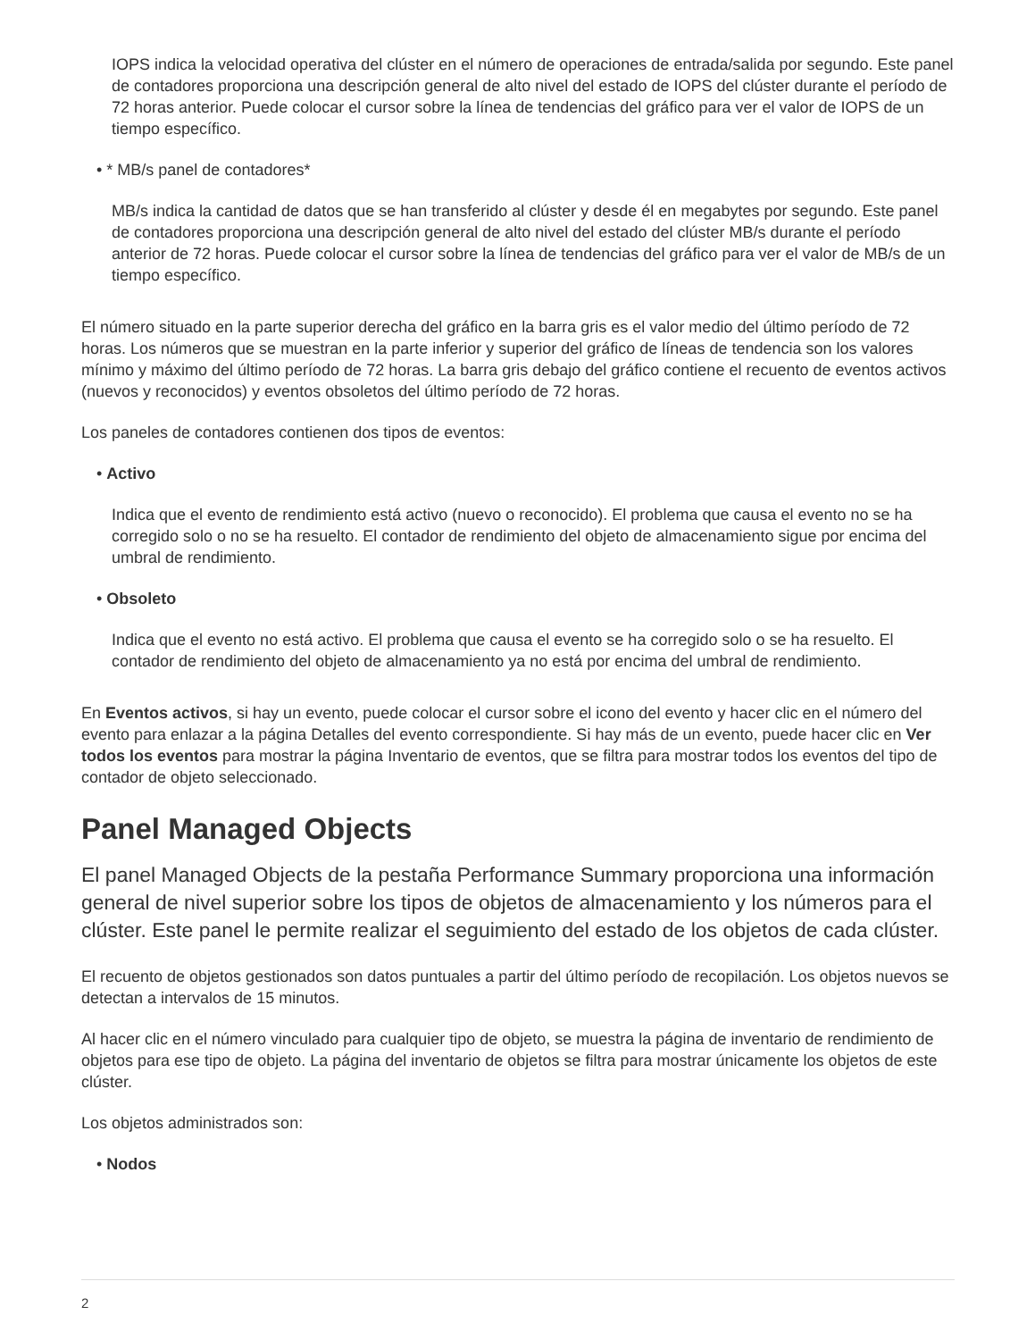IOPS indica la velocidad operativa del clúster en el número de operaciones de entrada/salida por segundo. Este panel de contadores proporciona una descripción general de alto nivel del estado de IOPS del clúster durante el período de 72 horas anterior. Puede colocar el cursor sobre la línea de tendencias del gráfico para ver el valor de IOPS de un tiempo específico.
• * MB/s panel de contadores*
MB/s indica la cantidad de datos que se han transferido al clúster y desde él en megabytes por segundo. Este panel de contadores proporciona una descripción general de alto nivel del estado del clúster MB/s durante el período anterior de 72 horas. Puede colocar el cursor sobre la línea de tendencias del gráfico para ver el valor de MB/s de un tiempo específico.
El número situado en la parte superior derecha del gráfico en la barra gris es el valor medio del último período de 72 horas. Los números que se muestran en la parte inferior y superior del gráfico de líneas de tendencia son los valores mínimo y máximo del último período de 72 horas. La barra gris debajo del gráfico contiene el recuento de eventos activos (nuevos y reconocidos) y eventos obsoletos del último período de 72 horas.
Los paneles de contadores contienen dos tipos de eventos:
• Activo
Indica que el evento de rendimiento está activo (nuevo o reconocido). El problema que causa el evento no se ha corregido solo o no se ha resuelto. El contador de rendimiento del objeto de almacenamiento sigue por encima del umbral de rendimiento.
• Obsoleto
Indica que el evento no está activo. El problema que causa el evento se ha corregido solo o se ha resuelto. El contador de rendimiento del objeto de almacenamiento ya no está por encima del umbral de rendimiento.
En Eventos activos, si hay un evento, puede colocar el cursor sobre el icono del evento y hacer clic en el número del evento para enlazar a la página Detalles del evento correspondiente. Si hay más de un evento, puede hacer clic en Ver todos los eventos para mostrar la página Inventario de eventos, que se filtra para mostrar todos los eventos del tipo de contador de objeto seleccionado.
Panel Managed Objects
El panel Managed Objects de la pestaña Performance Summary proporciona una información general de nivel superior sobre los tipos de objetos de almacenamiento y los números para el clúster. Este panel le permite realizar el seguimiento del estado de los objetos de cada clúster.
El recuento de objetos gestionados son datos puntuales a partir del último período de recopilación. Los objetos nuevos se detectan a intervalos de 15 minutos.
Al hacer clic en el número vinculado para cualquier tipo de objeto, se muestra la página de inventario de rendimiento de objetos para ese tipo de objeto. La página del inventario de objetos se filtra para mostrar únicamente los objetos de este clúster.
Los objetos administrados son:
• Nodos
2